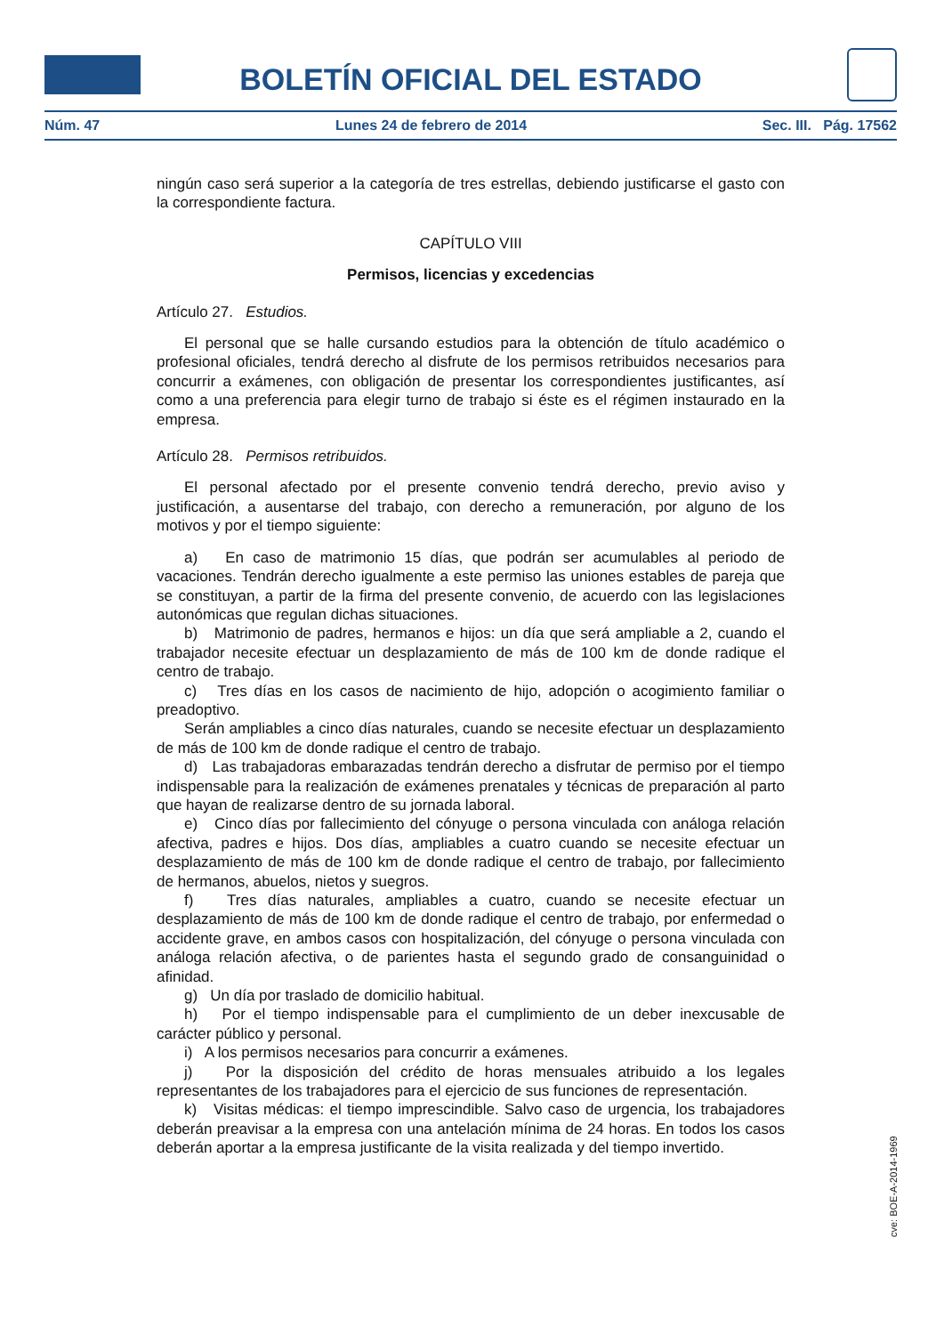BOLETÍN OFICIAL DEL ESTADO
Núm. 47 Lunes 24 de febrero de 2014 Sec. III. Pág. 17562
ningún caso será superior a la categoría de tres estrellas, debiendo justificarse el gasto con la correspondiente factura.
CAPÍTULO VIII
Permisos, licencias y excedencias
Artículo 27. Estudios.
El personal que se halle cursando estudios para la obtención de título académico o profesional oficiales, tendrá derecho al disfrute de los permisos retribuidos necesarios para concurrir a exámenes, con obligación de presentar los correspondientes justificantes, así como a una preferencia para elegir turno de trabajo si éste es el régimen instaurado en la empresa.
Artículo 28. Permisos retribuidos.
El personal afectado por el presente convenio tendrá derecho, previo aviso y justificación, a ausentarse del trabajo, con derecho a remuneración, por alguno de los motivos y por el tiempo siguiente:
a) En caso de matrimonio 15 días, que podrán ser acumulables al periodo de vacaciones. Tendrán derecho igualmente a este permiso las uniones estables de pareja que se constituyan, a partir de la firma del presente convenio, de acuerdo con las legislaciones autonómicas que regulan dichas situaciones.
b) Matrimonio de padres, hermanos e hijos: un día que será ampliable a 2, cuando el trabajador necesite efectuar un desplazamiento de más de 100 km de donde radique el centro de trabajo.
c) Tres días en los casos de nacimiento de hijo, adopción o acogimiento familiar o preadoptivo.
Serán ampliables a cinco días naturales, cuando se necesite efectuar un desplazamiento de más de 100 km de donde radique el centro de trabajo.
d) Las trabajadoras embarazadas tendrán derecho a disfrutar de permiso por el tiempo indispensable para la realización de exámenes prenatales y técnicas de preparación al parto que hayan de realizarse dentro de su jornada laboral.
e) Cinco días por fallecimiento del cónyuge o persona vinculada con análoga relación afectiva, padres e hijos. Dos días, ampliables a cuatro cuando se necesite efectuar un desplazamiento de más de 100 km de donde radique el centro de trabajo, por fallecimiento de hermanos, abuelos, nietos y suegros.
f) Tres días naturales, ampliables a cuatro, cuando se necesite efectuar un desplazamiento de más de 100 km de donde radique el centro de trabajo, por enfermedad o accidente grave, en ambos casos con hospitalización, del cónyuge o persona vinculada con análoga relación afectiva, o de parientes hasta el segundo grado de consanguinidad o afinidad.
g) Un día por traslado de domicilio habitual.
h) Por el tiempo indispensable para el cumplimiento de un deber inexcusable de carácter público y personal.
i) A los permisos necesarios para concurrir a exámenes.
j) Por la disposición del crédito de horas mensuales atribuido a los legales representantes de los trabajadores para el ejercicio de sus funciones de representación.
k) Visitas médicas: el tiempo imprescindible. Salvo caso de urgencia, los trabajadores deberán preavisar a la empresa con una antelación mínima de 24 horas. En todos los casos deberán aportar a la empresa justificante de la visita realizada y del tiempo invertido.
cve: BOE-A-2014-1969